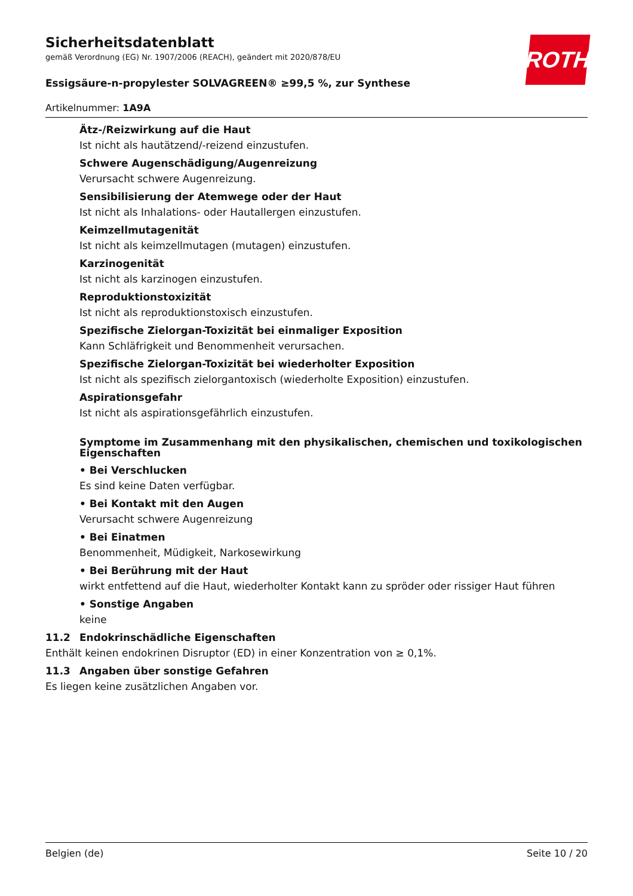ROTH
Sicherheitsdatenblatt
gemäß Verordnung (EG) Nr. 1907/2006 (REACH), geändert mit 2020/878/EU
Essigsäure-n-propylester SOLVAGREEN® ≥99,5 %, zur Synthese
Artikelnummer: 1A9A
Ätz-/Reizwirkung auf die Haut
Ist nicht als hautätzend/-reizend einzustufen.
Schwere Augenschädigung/Augenreizung
Verursacht schwere Augenreizung.
Sensibilisierung der Atemwege oder der Haut
Ist nicht als Inhalations- oder Hautallergen einzustufen.
Keimzellmutagenität
Ist nicht als keimzellmutagen (mutagen) einzustufen.
Karzinogenität
Ist nicht als karzinogen einzustufen.
Reproduktionstoxizität
Ist nicht als reproduktionstoxisch einzustufen.
Spezifische Zielorgan-Toxizität bei einmaliger Exposition
Kann Schläfrigkeit und Benommenheit verursachen.
Spezifische Zielorgan-Toxizität bei wiederholter Exposition
Ist nicht als spezifisch zielorgantoxisch (wiederholte Exposition) einzustufen.
Aspirationsgefahr
Ist nicht als aspirationsgefährlich einzustufen.
Symptome im Zusammenhang mit den physikalischen, chemischen und toxikologischen Eigenschaften
• Bei Verschlucken
Es sind keine Daten verfügbar.
• Bei Kontakt mit den Augen
Verursacht schwere Augenreizung
• Bei Einatmen
Benommenheit, Müdigkeit, Narkosewirkung
• Bei Berührung mit der Haut
wirkt entfettend auf die Haut, wiederholter Kontakt kann zu spröder oder rissiger Haut führen
• Sonstige Angaben
keine
11.2 Endokrinschädliche Eigenschaften
Enthält keinen endokrinen Disruptor (ED) in einer Konzentration von ≥ 0,1%.
11.3 Angaben über sonstige Gefahren
Es liegen keine zusätzlichen Angaben vor.
Belgien (de) Seite 10 / 20